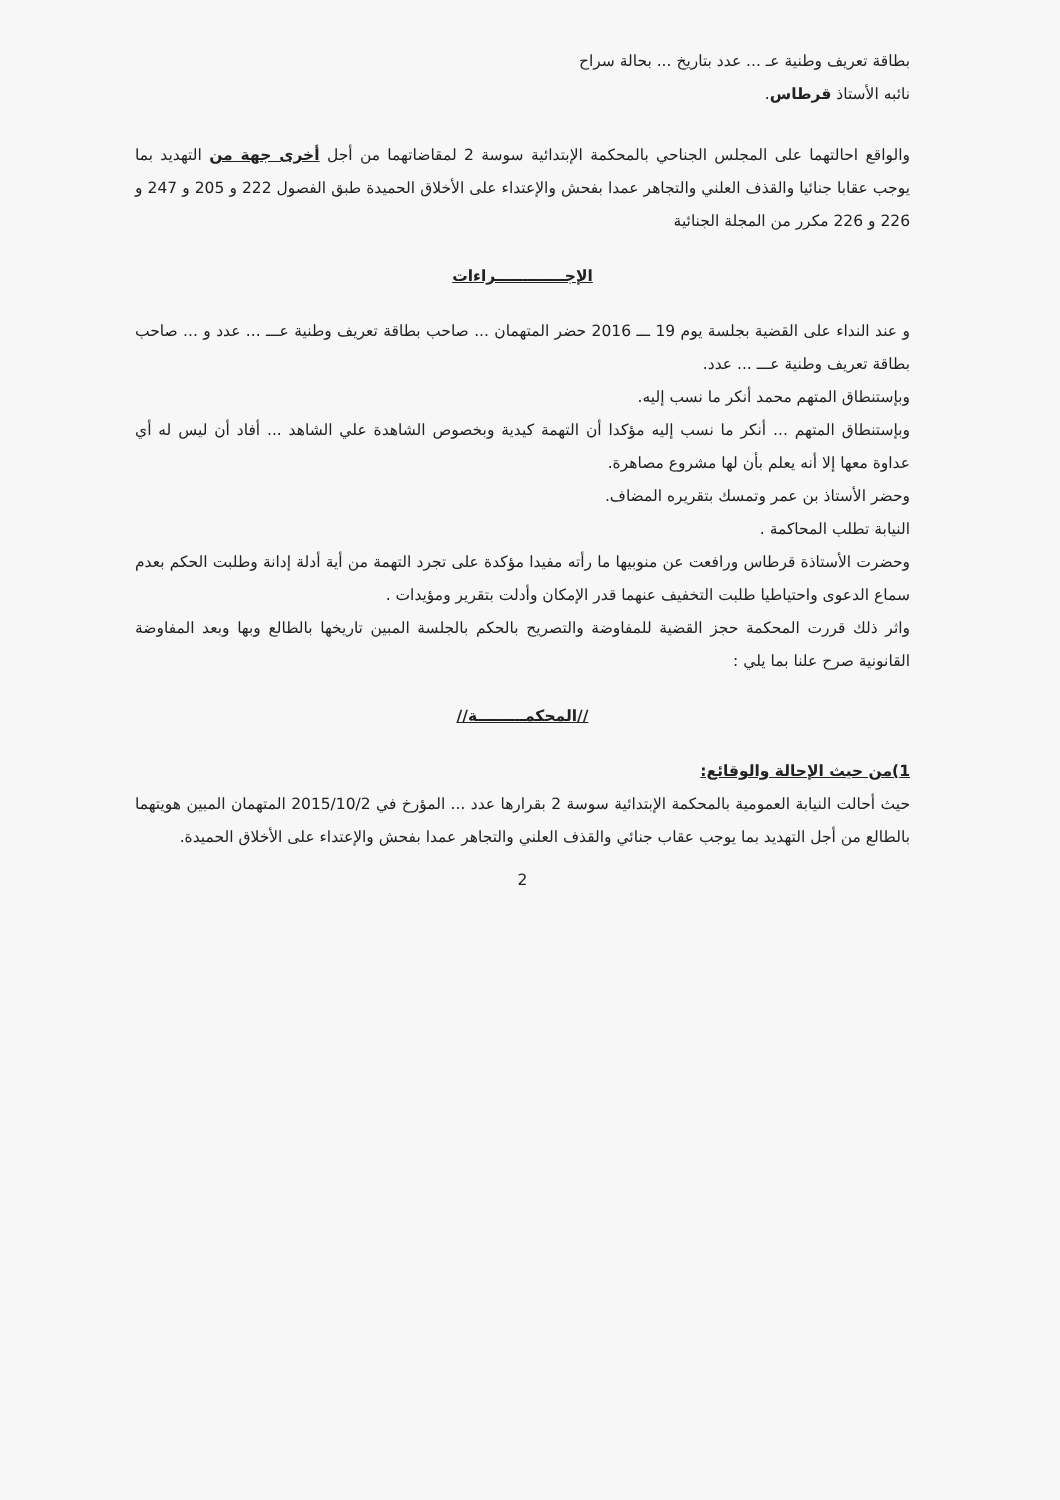بطاقة تعريف وطنية عـ ... عدد بتاريخ ... بحالة سراح
نائبه الأستاذ قرطاس.
والواقع احالتهما على المجلس الجناحي بالمحكمة الإبتدائية سوسة 2 لمقاضاتهما من أجل أخرى جهة من التهديد بما يوجب عقابا جنائيا والقذف العلني والتجاهر عمدا بفحش والإعتداء على الأخلاق الحميدة طبق الفصول 222 و 205 و 247 و 226 و 226 مكرر من المجلة الجنائية
الإجـــــــــــــراءات
و عند النداء على القضية بجلسة يوم 19 ـــ 2016 حضر المتهمان ... صاحب بطاقة تعريف وطنية عـــ ... عدد و ... صاحب بطاقة تعريف وطنية عـــ ... عدد.
وبإستنطاق المتهم محمد أنكر ما نسب إليه.
وبإستنطاق المتهم ... أنكر ما نسب إليه مؤكدا أن التهمة كيدية وبخصوص الشاهدة علي الشاهد ... أفاد أن ليس له أي عداوة معها إلا أنه يعلم بأن لها مشروع مصاهرة.
وحضر الأستاذ بن عمر وتمسك بتقريره المضاف.
النيابة تطلب المحاكمة .
وحضرت الأستاذة قرطاس ورافعت عن منوبيها ما رأته مفيدا مؤكدة على تجرد التهمة من أية أدلة إدانة وطلبت الحكم بعدم سماع الدعوى واحتياطيا طلبت التخفيف عنهما قدر الإمكان وأدلت بتقرير ومؤيدات .
واثر ذلك قررت المحكمة حجز القضية للمفاوضة والتصريح بالحكم بالجلسة المبين تاريخها بالطالع وبها وبعد المفاوضة القانونية صرح علنا بما يلي :
//المحكمـــــــــة//
1)من حيث الإحالة والوقائع:
حيث أحالت النيابة العمومية بالمحكمة الإبتدائية سوسة 2 بقرارها عدد ... المؤرخ في 2015/10/2 المتهمان المبين هويتهما بالطالع من أجل التهديد بما يوجب عقاب جنائي والقذف العلني والتجاهر عمدا بفحش والإعتداء على الأخلاق الحميدة.
2